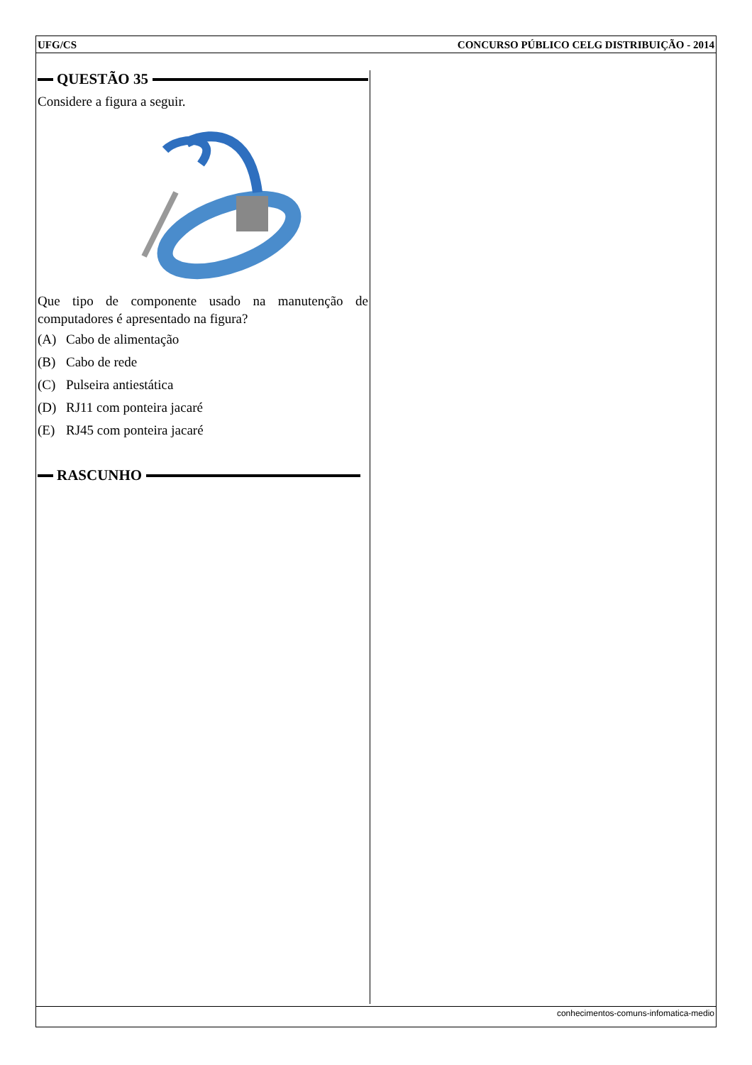UFG/CS CONCURSO PÚBLICO CELG DISTRIBUIÇÃO - 2014
QUESTÃO 35
Considere a figura a seguir.
Que tipo de componente usado na manutenção de computadores é apresentado na figura?
(A) Cabo de alimentação
(B) Cabo de rede
(C) Pulseira antiestática
(D) RJ11 com ponteira jacaré
(E) RJ45 com ponteira jacaré
RASCUNHO
conhecimentos-comuns-infomatica-medio